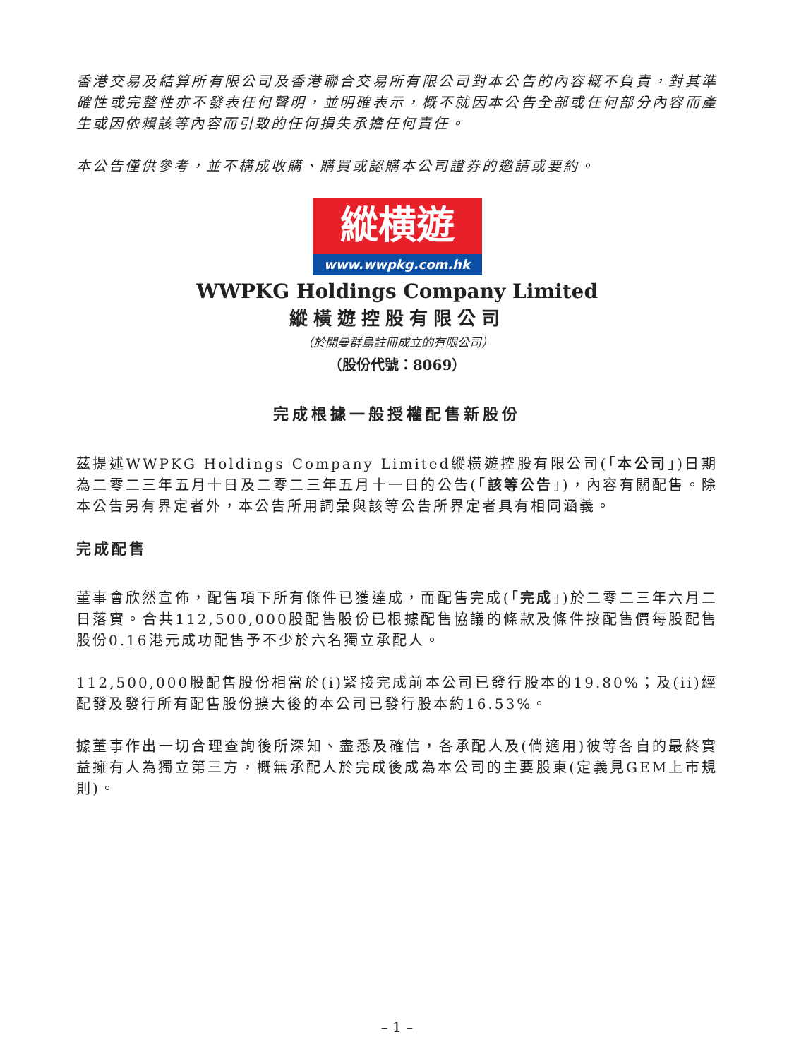香港交易及結算所有限公司及香港聯合交易所有限公司對本公告的內容概不負責，對其準確性或完整性亦不發表任何聲明，並明確表示，概不就因本公告全部或任何部分內容而產生或因依賴該等內容而引致的任何損失承擔任何責任。
本公告僅供參考，並不構成收購、購買或認購本公司證券的邀請或要約。
縱横遊
www.wwpkg.com.hk
WWPKG Holdings Company Limited
縱橫遊控股有限公司
（於開曼群島註冊成立的有限公司）
（股份代號：8069）
完成根據一般授權配售新股份
茲提述WWPKG Holdings Company Limited縱橫遊控股有限公司(「本公司」)日期為二零二三年五月十日及二零二三年五月十一日的公告(「該等公告」)，內容有關配售。除本公告另有界定者外，本公告所用詞彙與該等公告所界定者具有相同涵義。
完成配售
董事會欣然宣佈，配售項下所有條件已獲達成，而配售完成(「完成」)於二零二三年六月二日落實。合共112,500,000股配售股份已根據配售協議的條款及條件按配售價每股配售股份0.16港元成功配售予不少於六名獨立承配人。
112,500,000股配售股份相當於(i)緊接完成前本公司已發行股本的19.80%；及(ii)經配發及發行所有配售股份擴大後的本公司已發行股本約16.53%。
據董事作出一切合理查詢後所深知、盡悉及確信，各承配人及(倘適用)彼等各自的最終實益擁有人為獨立第三方，概無承配人於完成後成為本公司的主要股東(定義見GEM上市規則)。
– 1 –